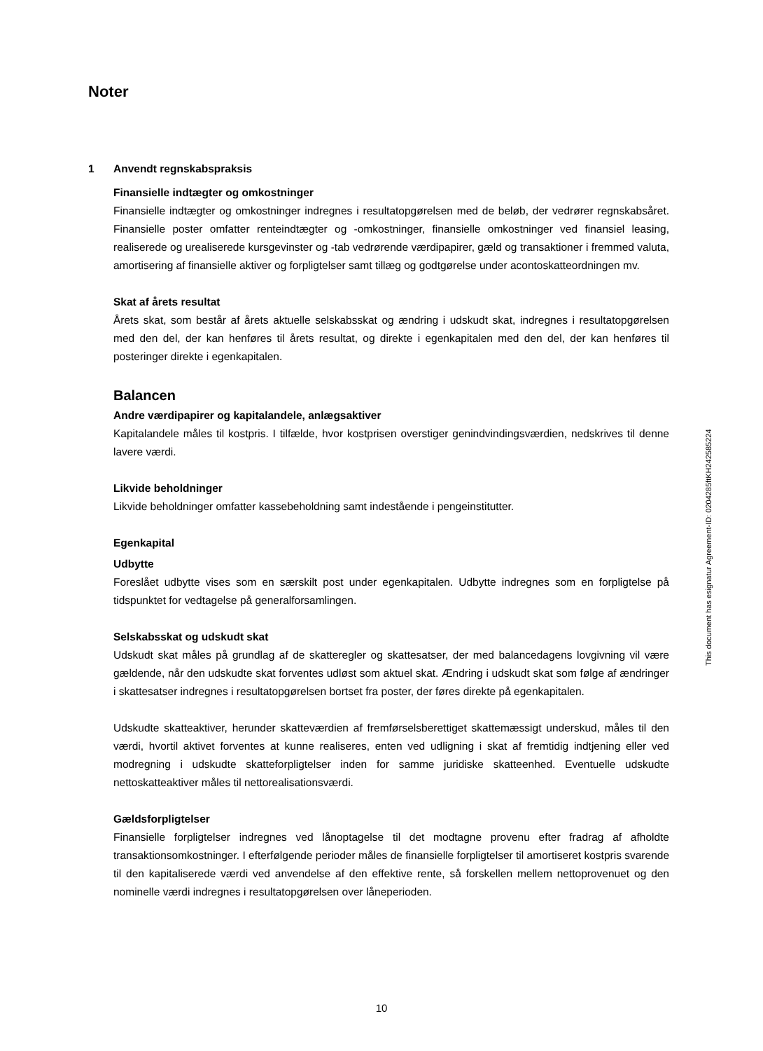Noter
1 Anvendt regnskabspraksis
Finansielle indtægter og omkostninger
Finansielle indtægter og omkostninger indregnes i resultatopgørelsen med de beløb, der vedrører regnskabsåret. Finansielle poster omfatter renteindtægter og -omkostninger, finansielle omkostninger ved finansiel leasing, realiserede og urealiserede kursgevinster og -tab vedrørende værdipapirer, gæld og transaktioner i fremmed valuta, amortisering af finansielle aktiver og forpligtelser samt tillæg og godtgørelse under acontoskatteordningen mv.
Skat af årets resultat
Årets skat, som består af årets aktuelle selskabsskat og ændring i udskudt skat, indregnes i resultatopgørelsen med den del, der kan henføres til årets resultat, og direkte i egenkapitalen med den del, der kan henføres til posteringer direkte i egenkapitalen.
Balancen
Andre værdipapirer og kapitalandele, anlægsaktiver
Kapitalandele måles til kostpris. I tilfælde, hvor kostprisen overstiger genindvindingsværdien, nedskrives til denne lavere værdi.
Likvide beholdninger
Likvide beholdninger omfatter kassebeholdning samt indestående i pengeinstitutter.
Egenkapital
Udbytte
Foreslået udbytte vises som en særskilt post under egenkapitalen. Udbytte indregnes som en forpligtelse på tidspunktet for vedtagelse på generalforsamlingen.
Selskabsskat og udskudt skat
Udskudt skat måles på grundlag af de skatteregler og skattesatser, der med balancedagens lovgivning vil være gældende, når den udskudte skat forventes udløst som aktuel skat. Ændring i udskudt skat som følge af ændringer i skattesatser indregnes i resultatopgørelsen bortset fra poster, der føres direkte på egenkapitalen.
Udskudte skatteaktiver, herunder skatteværdien af fremførselsberettiget skattemæssigt underskud, måles til den værdi, hvortil aktivet forventes at kunne realiseres, enten ved udligning i skat af fremtidig indtjening eller ved modregning i udskudte skatteforpligtelser inden for samme juridiske skatteenhed. Eventuelle udskudte nettoskatteaktiver måles til nettorealisationsværdi.
Gældsforpligtelser
Finansielle forpligtelser indregnes ved lånoptagelse til det modtagne provenu efter fradrag af afholdte transaktionsomkostninger. I efterfølgende perioder måles de finansielle forpligtelser til amortiseret kostpris svarende til den kapitaliserede værdi ved anvendelse af den effektive rente, så forskellen mellem nettoprovenuet og den nominelle værdi indregnes i resultatopgørelsen over låneperioden.
This document has esignatur Agreement-ID: 0204285ftKH242585224
10